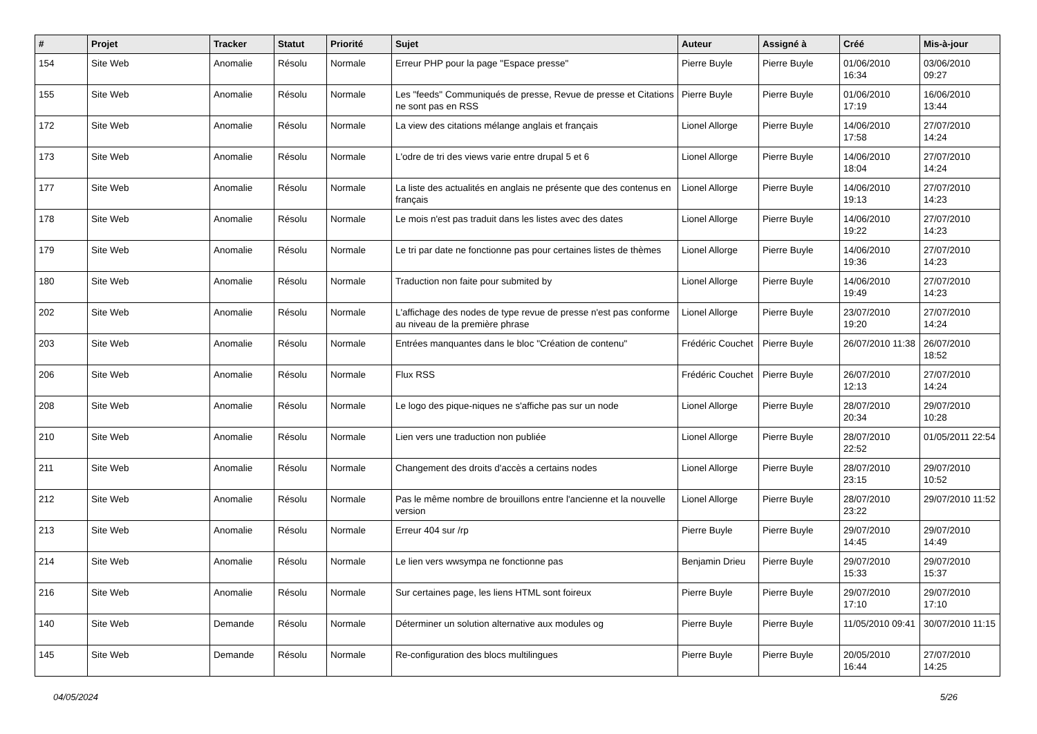| # | Projet | Tracker | Statut | Priorité | Sujet | Auteur | Assigné à | Créé | Mis-à-jour |
| --- | --- | --- | --- | --- | --- | --- | --- | --- | --- |
| 154 | Site Web | Anomalie | Résolu | Normale | Erreur PHP pour la page "Espace presse" | Pierre Buyle | Pierre Buyle | 01/06/2010 16:34 | 03/06/2010 09:27 |
| 155 | Site Web | Anomalie | Résolu | Normale | Les "feeds" Communiqués de presse, Revue de presse et Citations ne sont pas en RSS | Pierre Buyle | Pierre Buyle | 01/06/2010 17:19 | 16/06/2010 13:44 |
| 172 | Site Web | Anomalie | Résolu | Normale | La view des citations mélange anglais et français | Lionel Allorge | Pierre Buyle | 14/06/2010 17:58 | 27/07/2010 14:24 |
| 173 | Site Web | Anomalie | Résolu | Normale | L'odre de tri des views varie entre drupal 5 et 6 | Lionel Allorge | Pierre Buyle | 14/06/2010 18:04 | 27/07/2010 14:24 |
| 177 | Site Web | Anomalie | Résolu | Normale | La liste des actualités en anglais ne présente que des contenus en français | Lionel Allorge | Pierre Buyle | 14/06/2010 19:13 | 27/07/2010 14:23 |
| 178 | Site Web | Anomalie | Résolu | Normale | Le mois n'est pas traduit dans les listes avec des dates | Lionel Allorge | Pierre Buyle | 14/06/2010 19:22 | 27/07/2010 14:23 |
| 179 | Site Web | Anomalie | Résolu | Normale | Le tri par date ne fonctionne pas pour certaines listes de thèmes | Lionel Allorge | Pierre Buyle | 14/06/2010 19:36 | 27/07/2010 14:23 |
| 180 | Site Web | Anomalie | Résolu | Normale | Traduction non faite pour submited by | Lionel Allorge | Pierre Buyle | 14/06/2010 19:49 | 27/07/2010 14:23 |
| 202 | Site Web | Anomalie | Résolu | Normale | L'affichage des nodes de type revue de presse n'est pas conforme au niveau de la première phrase | Lionel Allorge | Pierre Buyle | 23/07/2010 19:20 | 27/07/2010 14:24 |
| 203 | Site Web | Anomalie | Résolu | Normale | Entrées manquantes dans le bloc "Création de contenu" | Frédéric Couchet | Pierre Buyle | 26/07/2010 11:38 | 26/07/2010 18:52 |
| 206 | Site Web | Anomalie | Résolu | Normale | Flux RSS | Frédéric Couchet | Pierre Buyle | 26/07/2010 12:13 | 27/07/2010 14:24 |
| 208 | Site Web | Anomalie | Résolu | Normale | Le logo des pique-niques ne s'affiche pas sur un node | Lionel Allorge | Pierre Buyle | 28/07/2010 20:34 | 29/07/2010 10:28 |
| 210 | Site Web | Anomalie | Résolu | Normale | Lien vers une traduction non publiée | Lionel Allorge | Pierre Buyle | 28/07/2010 22:52 | 01/05/2011 22:54 |
| 211 | Site Web | Anomalie | Résolu | Normale | Changement des droits d'accès a certains nodes | Lionel Allorge | Pierre Buyle | 28/07/2010 23:15 | 29/07/2010 10:52 |
| 212 | Site Web | Anomalie | Résolu | Normale | Pas le même nombre de brouillons entre l'ancienne et la nouvelle version | Lionel Allorge | Pierre Buyle | 28/07/2010 23:22 | 29/07/2010 11:52 |
| 213 | Site Web | Anomalie | Résolu | Normale | Erreur 404 sur /rp | Pierre Buyle | Pierre Buyle | 29/07/2010 14:45 | 29/07/2010 14:49 |
| 214 | Site Web | Anomalie | Résolu | Normale | Le lien vers wwsympa ne fonctionne pas | Benjamin Drieu | Pierre Buyle | 29/07/2010 15:33 | 29/07/2010 15:37 |
| 216 | Site Web | Anomalie | Résolu | Normale | Sur certaines page, les liens HTML sont foireux | Pierre Buyle | Pierre Buyle | 29/07/2010 17:10 | 29/07/2010 17:10 |
| 140 | Site Web | Demande | Résolu | Normale | Déterminer un solution alternative aux modules og | Pierre Buyle | Pierre Buyle | 11/05/2010 09:41 | 30/07/2010 11:15 |
| 145 | Site Web | Demande | Résolu | Normale | Re-configuration des blocs multilingues | Pierre Buyle | Pierre Buyle | 20/05/2010 16:44 | 27/07/2010 14:25 |
04/05/2024 5/26